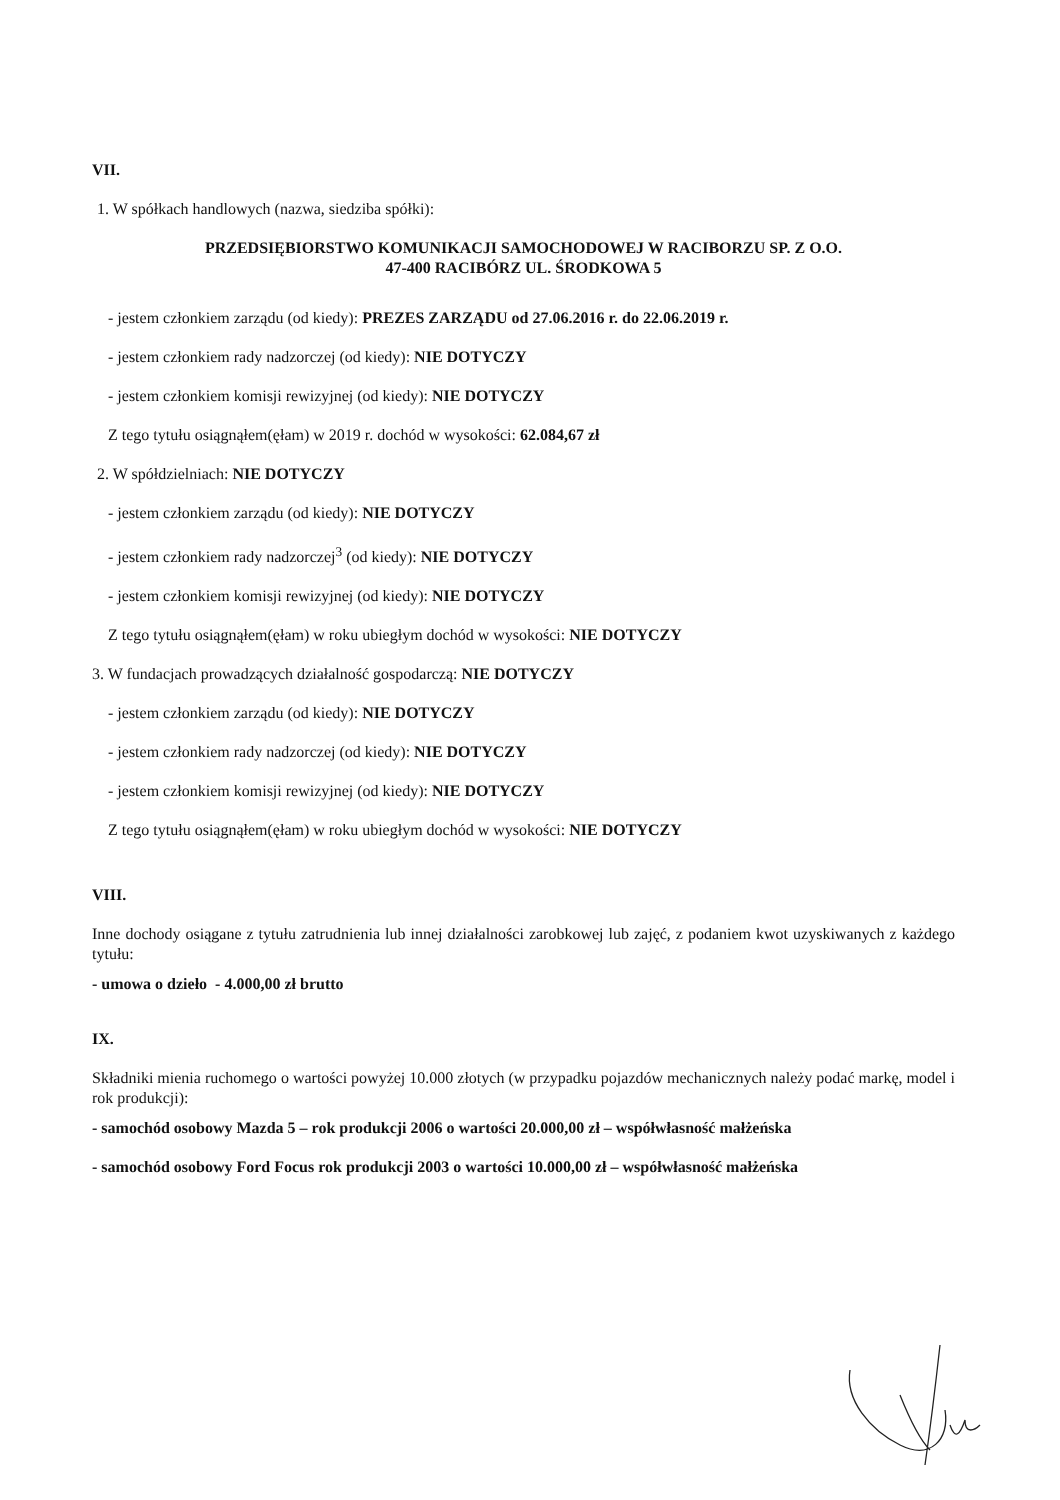VII.
1. W spółkach handlowych (nazwa, siedziba spółki):
PRZEDSIĘBIORSTWO KOMUNIKACJI SAMOCHODOWEJ W RACIBORZU SP. Z O.O.
47-400 RACIBÓRZ UL. ŚRODKOWA 5
- jestem członkiem zarządu (od kiedy): PREZES ZARZĄDU od 27.06.2016 r. do 22.06.2019 r.
- jestem członkiem rady nadzorczej (od kiedy): NIE DOTYCZY
- jestem członkiem komisji rewizyjnej (od kiedy): NIE DOTYCZY
Z tego tytułu osiągnąłem(ęłam) w 2019 r. dochód w wysokości: 62.084,67 zł
2. W spółdzielniach: NIE DOTYCZY
- jestem członkiem zarządu (od kiedy): NIE DOTYCZY
- jestem członkiem rady nadzorczej<sup>3</sup> (od kiedy): NIE DOTYCZY
- jestem członkiem komisji rewizyjnej (od kiedy): NIE DOTYCZY
Z tego tytułu osiągnąłem(ęłam) w roku ubiegłym dochód w wysokości: NIE DOTYCZY
3. W fundacjach prowadzących działalność gospodarczą: NIE DOTYCZY
- jestem członkiem zarządu (od kiedy): NIE DOTYCZY
- jestem członkiem rady nadzorczej (od kiedy): NIE DOTYCZY
- jestem członkiem komisji rewizyjnej (od kiedy): NIE DOTYCZY
Z tego tytułu osiągnąłem(ęłam) w roku ubiegłym dochód w wysokości: NIE DOTYCZY
VIII.
Inne dochody osiągane z tytułu zatrudnienia lub innej działalności zarobkowej lub zajęć, z podaniem kwot uzyskiwanych z każdego tytułu:
- umowa o dzieło - 4.000,00 zł brutto
IX.
Składniki mienia ruchomego o wartości powyżej 10.000 złotych (w przypadku pojazdów mechanicznych należy podać markę, model i rok produkcji):
- samochód osobowy Mazda 5 – rok produkcji 2006 o wartości 20.000,00 zł – współwłasność małżeńska
- samochód osobowy Ford Focus rok produkcji 2003 o wartości 10.000,00 zł – współwłasność małżeńska